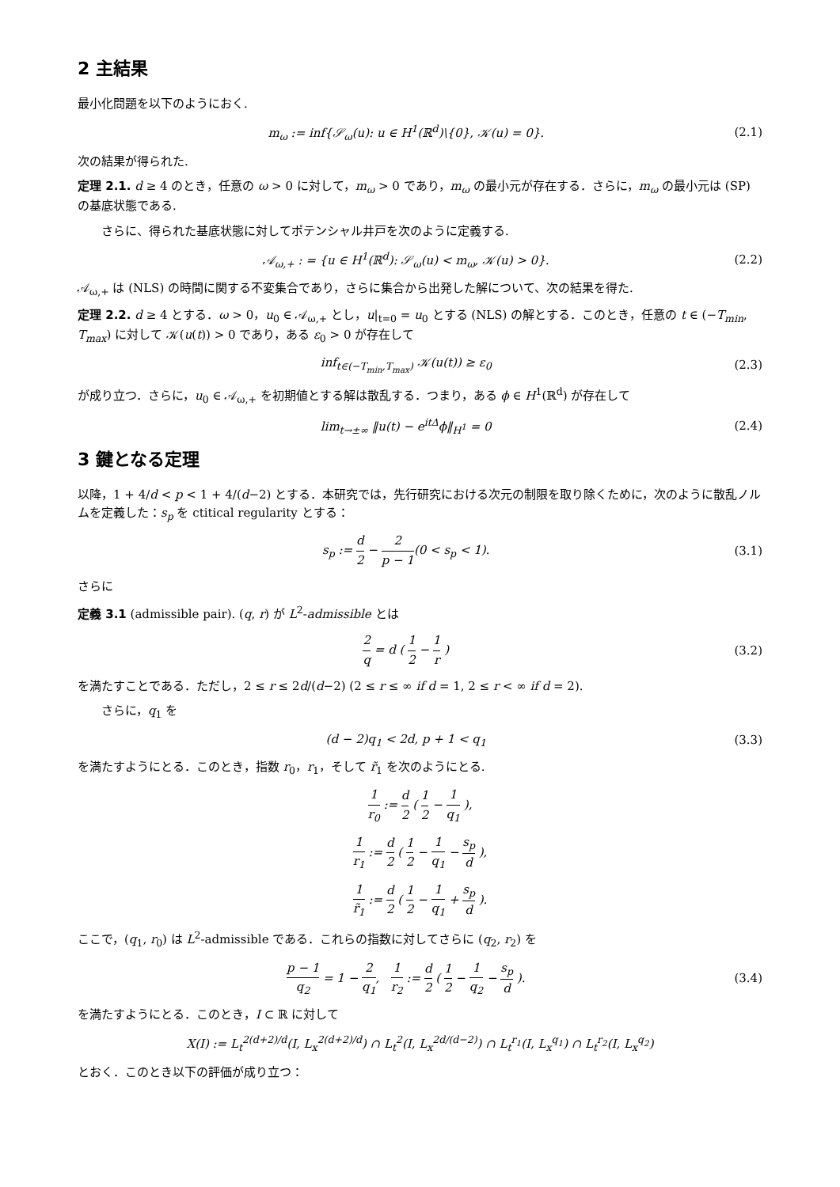2 主結果
最小化問題を以下のようにおく.
m<sub>ω</sub> := inf{𝒮<sub>ω</sub>(u): u ∈ H<sup>1</sup>(ℝ<sup>d</sup>)\{0}, 𝒦(u) = 0}. (2.1)
次の結果が得られた.
定理 2.1. d ≥ 4 のとき，任意の ω > 0 に対して，m<sub>ω</sub> > 0 であり，m<sub>ω</sub> の最小元が存在する．さらに，m<sub>ω</sub> の最小元は (SP) の基底状態である.
さらに、得られた基底状態に対してポテンシャル井戸を次のように定義する.
𝒜<sub>ω,+</sub> : = {u ∈ H<sup>1</sup>(ℝ<sup>d</sup>): 𝒮<sub>ω</sub>(u) < m<sub>ω</sub>, 𝒦(u) > 0}. (2.2)
𝒜<sub>ω,+</sub> は (NLS) の時間に関する不変集合であり，さらに集合から出発した解について、次の結果を得た.
定理 2.2. d ≥ 4 とする．ω > 0，u<sub>0</sub> ∈ 𝒜<sub>ω,+</sub> とし，u|<sub>t=0</sub> = u<sub>0</sub> とする (NLS) の解とする．このとき，任意の t ∈ (−T<sub>min</sub>, T<sub>max</sub>) に対して 𝒦(u(t)) > 0 であり，ある ε<sub>0</sub> > 0 が存在して
inf<sub>t∈(−T<sub>min</sub>,T<sub>max</sub>)</sub> 𝒦(u(t)) ≥ ε<sub>0</sub> (2.3)
が成り立つ．さらに，u<sub>0</sub> ∈ 𝒜<sub>ω,+</sub> を初期値とする解は散乱する．つまり，ある ϕ ∈ H<sup>1</sup>(ℝ<sup>d</sup>) が存在して
lim<sub>t→±∞</sub> ‖u(t) − e<sup>itΔ</sup>ϕ‖<sub>H<sup>1</sup></sub> = 0 (2.4)
3 鍵となる定理
以降，1 + 4/d < p < 1 + 4/(d−2) とする．本研究では，先行研究における次元の制限を取り除くために，次のように散乱ノルムを定義した：s<sub>p</sub> を ctitical regularity とする：
s<sub>p</sub> := d 2 − 2 p − 1(0 < s<sub>p</sub> < 1). (3.1)
さらに
定義 3.1 (admissible pair). (q, r) が L<sup>2</sup>-admissible とは
2 q = d ( 1 2 − 1 r ) (3.2)
を満たすことである．ただし，2 ≤ r ≤ 2d/(d−2) (2 ≤ r ≤ ∞ if d = 1, 2 ≤ r < ∞ if d = 2).
さらに，q<sub>1</sub> を
(d − 2)q<sub>1</sub> < 2d, p + 1 < q<sub>1</sub> (3.3)
を満たすようにとる．このとき，指数 r<sub>0</sub>，r<sub>1</sub>，そして r̃<sub>1</sub> を次のようにとる.
1 r<sub>0</sub> := d 2 ( 1 2 − 1 q<sub>1</sub> ),
1 r<sub>1</sub> := d 2 ( 1 2 − 1 q<sub>1</sub> − s<sub>p</sub> d ),
1 r̃<sub>1</sub> := d 2 ( 1 2 − 1 q<sub>1</sub> + s<sub>p</sub> d ).
ここで，(q<sub>1</sub>, r<sub>0</sub>) は L<sup>2</sup>-admissible である．これらの指数に対してさらに (q<sub>2</sub>, r<sub>2</sub>) を
p − 1 q<sub>2</sub> = 1 − 2 q<sub>1</sub>, 1 r<sub>2</sub> := d 2 ( 1 2 − 1 q<sub>2</sub> − s<sub>p</sub> d ). (3.4)
を満たすようにとる．このとき，I ⊂ ℝ に対して
X(I) := L<sub>t</sub><sup>2(d+2)/d</sup>(I, L<sub>x</sub><sup>2(d+2)/d</sup>) ∩ L<sub>t</sub><sup>2</sup>(I, L<sub>x</sub><sup>2d/(d−2)</sup>) ∩ L<sub>t</sub><sup>r<sub>1</sub></sup>(I, L<sub>x</sub><sup>q<sub>1</sub></sup>) ∩ L<sub>t</sub><sup>r<sub>2</sub></sup>(I, L<sub>x</sub><sup>q<sub>2</sub></sup>)
とおく．このとき以下の評価が成り立つ：